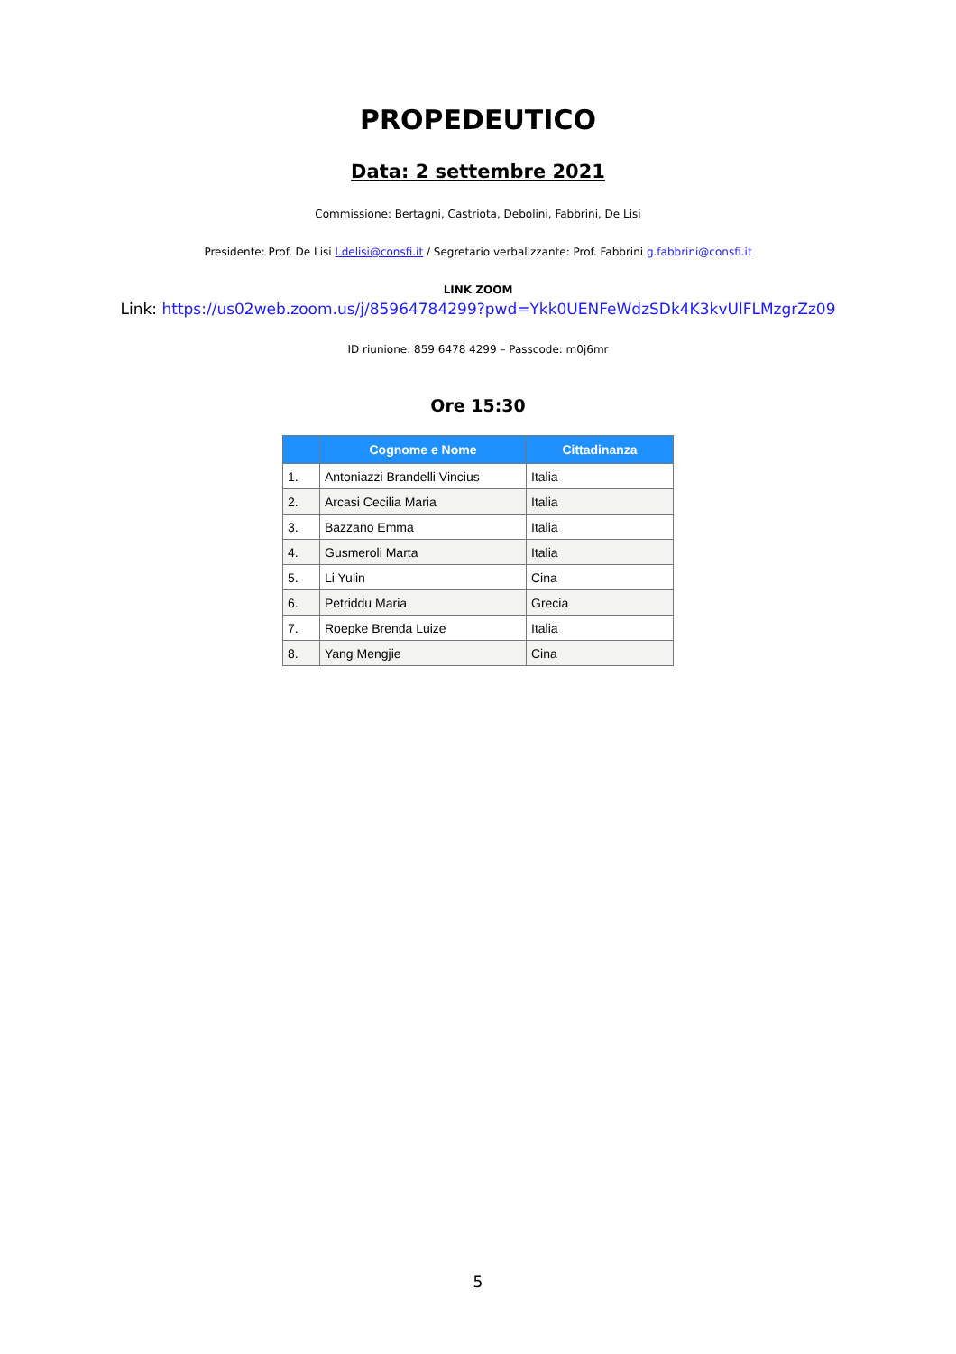PROPEDEUTICO
Data: 2 settembre 2021
Commissione: Bertagni, Castriota, Debolini, Fabbrini, De Lisi
Presidente: Prof. De Lisi l.delisi@consfi.it / Segretario verbalizzante: Prof. Fabbrini g.fabbrini@consfi.it
LINK ZOOM
Link: https://us02web.zoom.us/j/85964784299?pwd=Ykk0UENFeWdzSDk4K3kvUlFLMzgrZz09
ID riunione: 859 6478 4299 – Passcode: m0j6mr
Ore 15:30
| | Cognome e Nome | Cittadinanza |
| --- | --- | --- |
| 1. | Antoniazzi Brandelli Vincius | Italia |
| 2. | Arcasi Cecilia Maria | Italia |
| 3. | Bazzano Emma | Italia |
| 4. | Gusmeroli Marta | Italia |
| 5. | Li Yulin | Cina |
| 6. | Petriddu Maria | Grecia |
| 7. | Roepke Brenda Luize | Italia |
| 8. | Yang Mengjie | Cina |
5